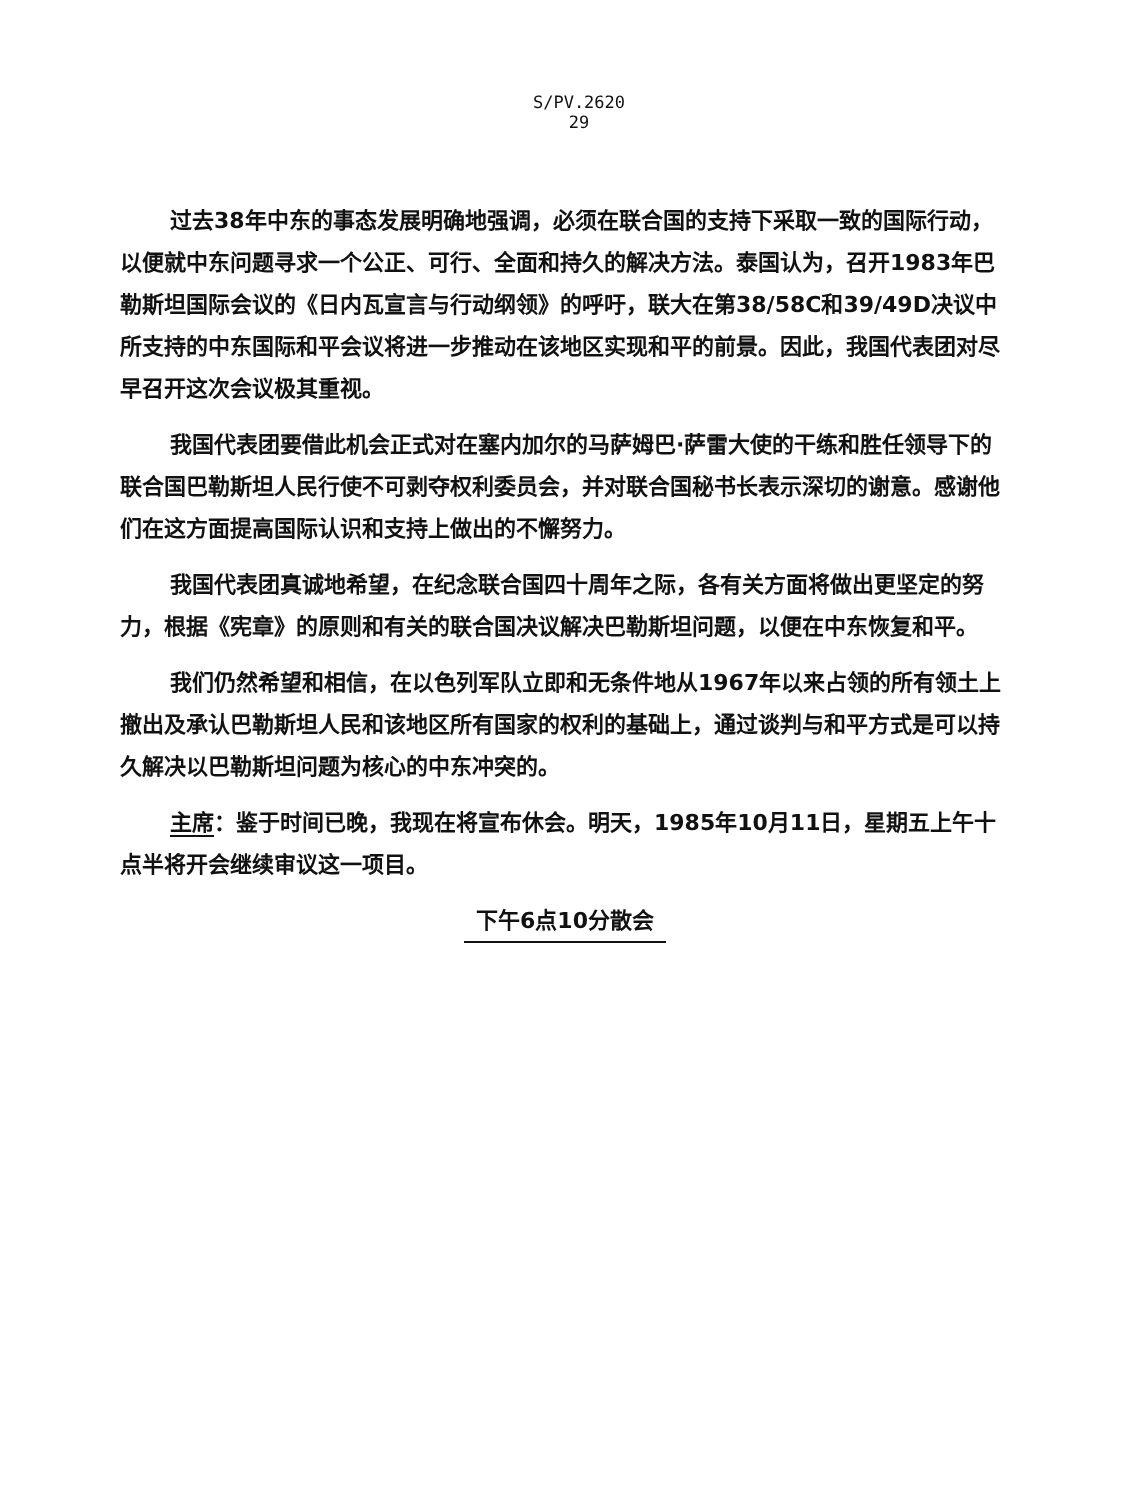S/PV.2620
29
过去38年中东的事态发展明确地强调，必须在联合国的支持下采取一致的国际行动，以便就中东问题寻求一个公正、可行、全面和持久的解决方法。泰国认为，召开1983年巴勒斯坦国际会议的《日内瓦宣言与行动纲领》的呼吁，联大在第38/58C和39/49D决议中所支持的中东国际和平会议将进一步推动在该地区实现和平的前景。因此，我国代表团对尽早召开这次会议极其重视。
我国代表团要借此机会正式对在塞内加尔的马萨姆巴·萨雷大使的干练和胜任领导下的联合国巴勒斯坦人民行使不可剥夺权利委员会，并对联合国秘书长表示深切的谢意。感谢他们在这方面提高国际认识和支持上做出的不懈努力。
我国代表团真诚地希望，在纪念联合国四十周年之际，各有关方面将做出更坚定的努力，根据《宪章》的原则和有关的联合国决议解决巴勒斯坦问题，以便在中东恢复和平。
我们仍然希望和相信，在以色列军队立即和无条件地从1967年以来占领的所有领土上撤出及承认巴勒斯坦人民和该地区所有国家的权利的基础上，通过谈判与和平方式是可以持久解决以巴勒斯坦问题为核心的中东冲突的。
主席：鉴于时间已晚，我现在将宣布休会。明天，1985年10月11日，星期五上午十点半将开会继续审议这一项目。
下午6点10分散会